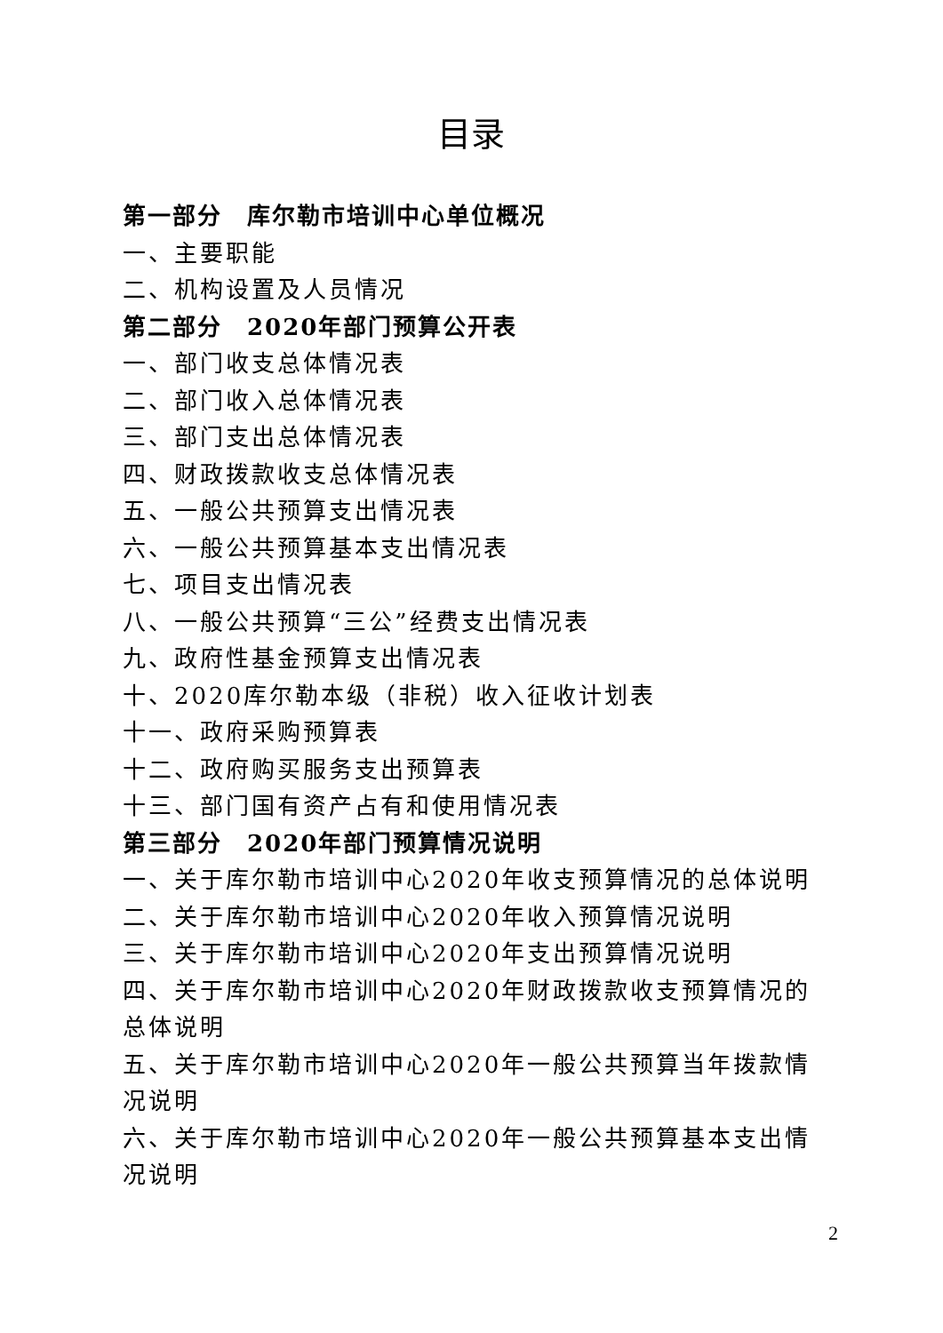目录
第一部分　库尔勒市培训中心单位概况
一、主要职能
二、机构设置及人员情况
第二部分　2020年部门预算公开表
一、部门收支总体情况表
二、部门收入总体情况表
三、部门支出总体情况表
四、财政拨款收支总体情况表
五、一般公共预算支出情况表
六、一般公共预算基本支出情况表
七、项目支出情况表
八、一般公共预算“三公”经费支出情况表
九、政府性基金预算支出情况表
十、2020库尔勒本级（非税）收入征收计划表
十一、政府采购预算表
十二、政府购买服务支出预算表
十三、部门国有资产占有和使用情况表
第三部分　2020年部门预算情况说明
一、关于库尔勒市培训中心2020年收支预算情况的总体说明
二、关于库尔勒市培训中心2020年收入预算情况说明
三、关于库尔勒市培训中心2020年支出预算情况说明
四、关于库尔勒市培训中心2020年财政拨款收支预算情况的总体说明
五、关于库尔勒市培训中心2020年一般公共预算当年拨款情况说明
六、关于库尔勒市培训中心2020年一般公共预算基本支出情况说明
2